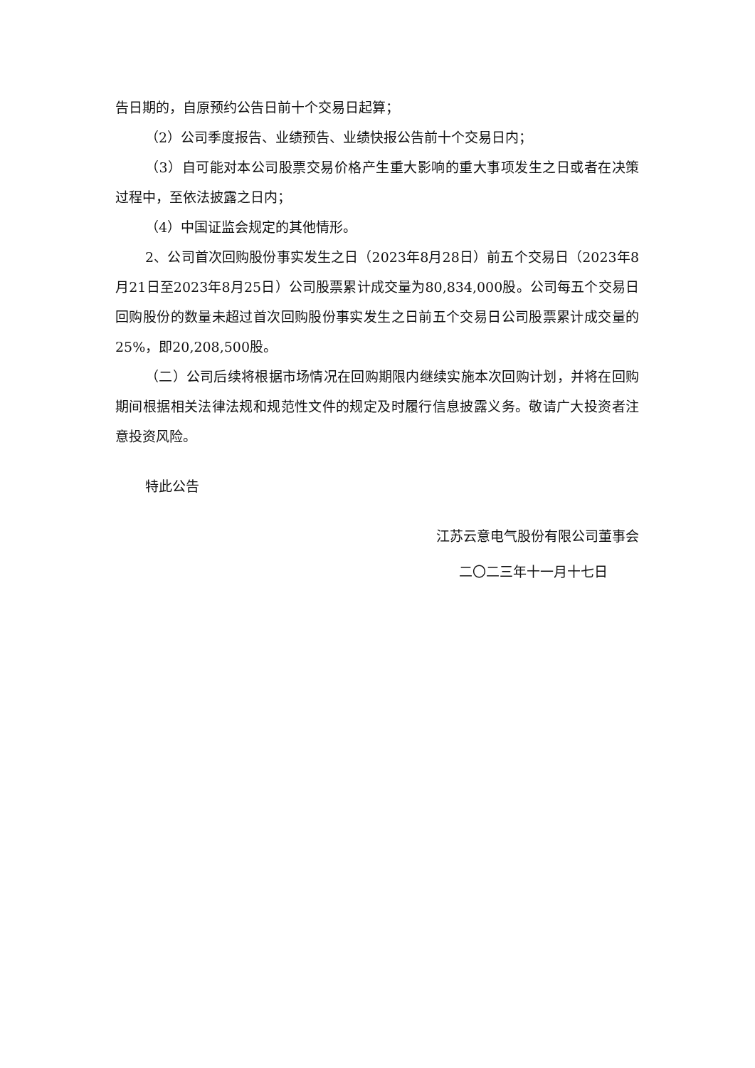告日期的，自原预约公告日前十个交易日起算；
（2）公司季度报告、业绩预告、业绩快报公告前十个交易日内；
（3）自可能对本公司股票交易价格产生重大影响的重大事项发生之日或者在决策过程中，至依法披露之日内；
（4）中国证监会规定的其他情形。
2、公司首次回购股份事实发生之日（2023年8月28日）前五个交易日（2023年8月21日至2023年8月25日）公司股票累计成交量为80,834,000股。公司每五个交易日回购股份的数量未超过首次回购股份事实发生之日前五个交易日公司股票累计成交量的25%，即20,208,500股。
（二）公司后续将根据市场情况在回购期限内继续实施本次回购计划，并将在回购期间根据相关法律法规和规范性文件的规定及时履行信息披露义务。敬请广大投资者注意投资风险。
特此公告
江苏云意电气股份有限公司董事会
二〇二三年十一月十七日